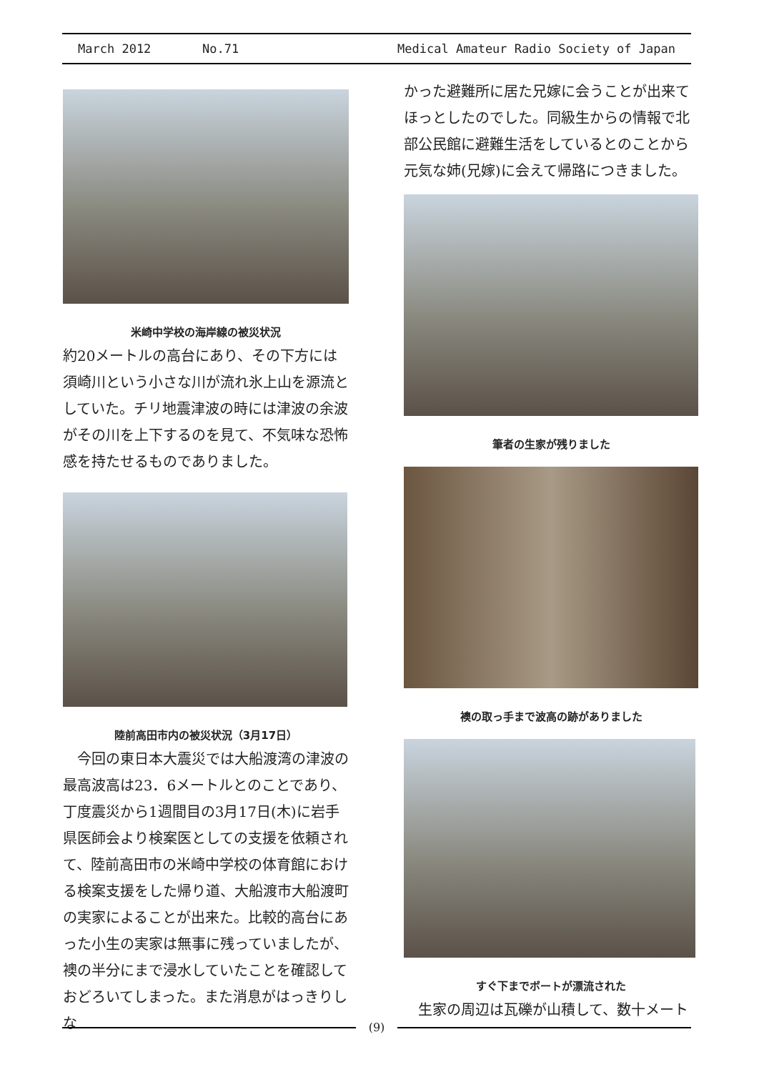March 2012 No.71 Medical Amateur Radio Society of Japan
米崎中学校の海岸線の被災状況
約20メートルの高台にあり、その下方には須崎川という小さな川が流れ氷上山を源流としていた。チリ地震津波の時には津波の余波がその川を上下するのを見て、不気味な恐怖感を持たせるものでありました。
陸前高田市内の被災状況（3月17日）
　今回の東日本大震災では大船渡湾の津波の最高波高は23．6メートルとのことであり、丁度震災から1週間目の3月17日(木)に岩手県医師会より検案医としての支援を依頼されて、陸前高田市の米崎中学校の体育館における検案支援をした帰り道、大船渡市大船渡町の実家によることが出来た。比較的高台にあった小生の実家は無事に残っていましたが、襖の半分にまで浸水していたことを確認しておどろいてしまった。また消息がはっきりしな
かった避難所に居た兄嫁に会うことが出来てほっとしたのでした。同級生からの情報で北部公民館に避難生活をしているとのことから元気な姉(兄嫁)に会えて帰路につきました。
筆者の生家が残りました
襖の取っ手まで波高の跡がありました
すぐ下までボートが漂流された
　生家の周辺は瓦礫が山積して、数十メート
(9)